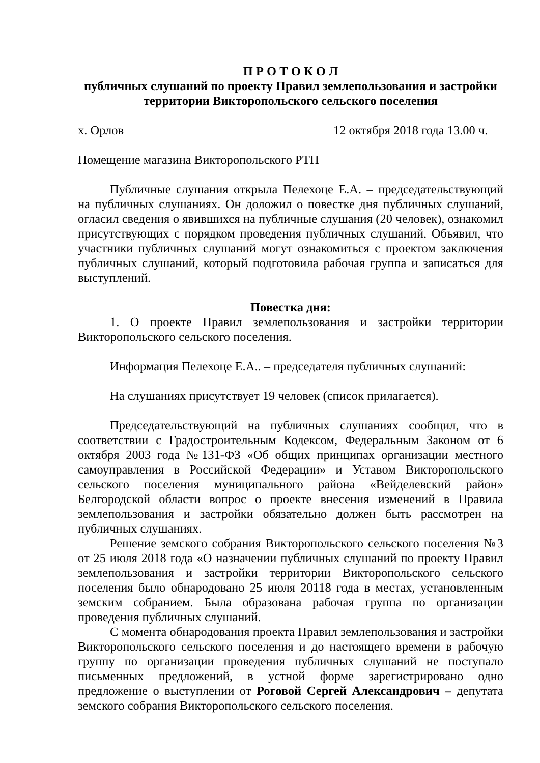П Р О Т О К О Л
публичных слушаний по проекту Правил землепользования и застройки территории Викторопольского сельского поселения
х. Орлов 12 октября 2018 года 13.00 ч.
Помещение магазина Викторопольского РТП
Публичные слушания открыла Пелехоце Е.А. – председательствующий на публичных слушаниях. Он доложил о повестке дня публичных слушаний, огласил сведения о явившихся на публичные слушания (20 человек), ознакомил присутствующих с порядком проведения публичных слушаний. Объявил, что участники публичных слушаний могут ознакомиться с проектом заключения публичных слушаний, который подготовила рабочая группа и записаться для выступлений.
Повестка дня:
1. О проекте Правил землепользования и застройки территории Викторопольского сельского поселения.
Информация Пелехоце Е.А.. – председателя публичных слушаний:
На слушаниях присутствует 19 человек (список прилагается).
Председательствующий на публичных слушаниях сообщил, что в соответствии с Градостроительным Кодексом, Федеральным Законом от 6 октября 2003 года №131-ФЗ «Об общих принципах организации местного самоуправления в Российской Федерации» и Уставом Викторопольского сельского поселения муниципального района «Вейделевский район» Белгородской области вопрос о проекте внесения изменений в Правила землепользования и застройки обязательно должен быть рассмотрен на публичных слушаниях.
Решение земского собрания Викторопольского сельского поселения №3 от 25 июля 2018 года «О назначении публичных слушаний по проекту Правил землепользования и застройки территории Викторопольского сельского поселения было обнародовано 25 июля 20118 года в местах, установленным земским собранием. Была образована рабочая группа по организации проведения публичных слушаний.
С момента обнародования проекта Правил землепользования и застройки Викторопольского сельского поселения и до настоящего времени в рабочую группу по организации проведения публичных слушаний не поступало письменных предложений, в устной форме зарегистрировано одно предложение о выступлении от Роговой Сергей Александрович – депутата земского собрания Викторопольского сельского поселения.